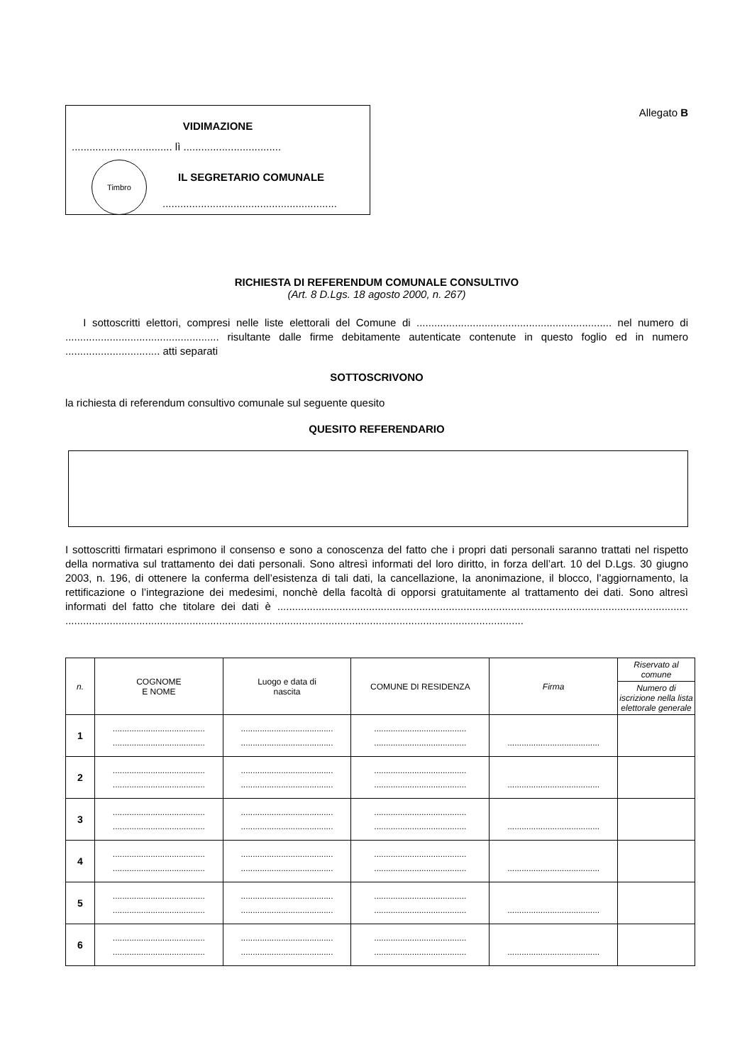VIDIMAZIONE
.................................. lì .................................
Timbro
IL SEGRETARIO COMUNALE
...........................................................
Allegato B
RICHIESTA DI REFERENDUM COMUNALE CONSULTIVO
(Art. 8 D.Lgs. 18 agosto 2000, n. 267)
I sottoscritti elettori, compresi nelle liste elettorali del Comune di .................................................................. nel numero di .................................................... risultante dalle firme debitamente autenticate contenute in questo foglio ed in numero ................................ atti separati
SOTTOSCRIVONO
la richiesta di referendum consultivo comunale sul seguente quesito
QUESITO REFERENDARIO
I sottoscritti firmatari esprimono il consenso e sono a conoscenza del fatto che i propri dati personali saranno trattati nel rispetto della normativa sul trattamento dei dati personali. Sono altresì informati del loro diritto, in forza dell’art. 10 del D.Lgs. 30 giugno 2003, n. 196, di ottenere la conferma dell’esistenza di tali dati, la cancellazione, la anonimazione, il blocco, l’aggiornamento, la rettificazione o l’integrazione dei medesimi, nonchè della facoltà di opporsi gratuitamente al trattamento dei dati. Sono altresì informati del fatto che titolare dei dati è ........................................................................................................................................... ...........................................................................................................................................................
| n. | COGNOME E NOME | Luogo e data di nascita | COMUNE DI RESIDENZA | Firma | Riservato al comune |
| --- | --- | --- | --- | --- | --- |
| | | | | | Numero di iscrizione nella lista elettorale generale |
| 1 | ....................................... ....................................... | ....................................... ....................................... | ....................................... ....................................... | ....................................... | |
| 2 | ....................................... ....................................... | ....................................... ....................................... | ....................................... ....................................... | ....................................... | |
| 3 | ....................................... ....................................... | ....................................... ....................................... | ....................................... ....................................... | ....................................... | |
| 4 | ....................................... ....................................... | ....................................... ....................................... | ....................................... ....................................... | ....................................... | |
| 5 | ....................................... ....................................... | ....................................... ....................................... | ....................................... ....................................... | ....................................... | |
| 6 | ....................................... ....................................... | ....................................... ....................................... | ....................................... ....................................... | ....................................... | |